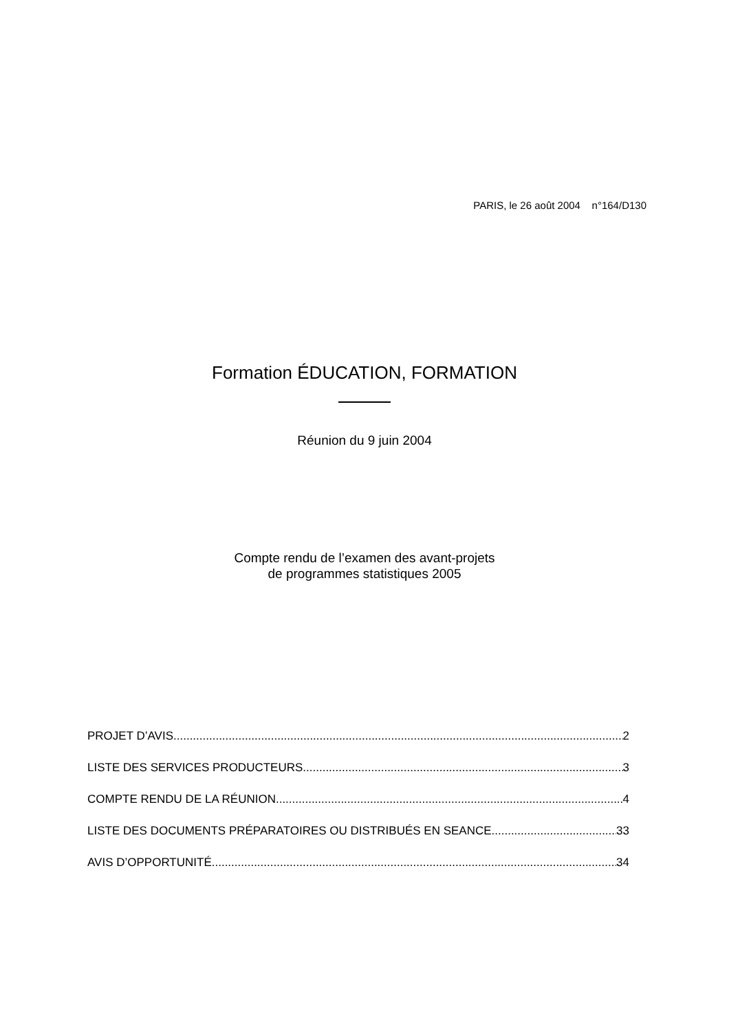PARIS, le 26 août 2004 n°164/D130
Formation ÉDUCATION, FORMATION
Réunion du 9 juin 2004
Compte rendu de l’examen des avant-projets
de programmes statistiques 2005
PROJET D’AVIS 2
LISTE DES SERVICES PRODUCTEURS 3
COMPTE RENDU DE LA RÉUNION 4
LISTE DES DOCUMENTS PRÉPARATOIRES OU DISTRIBUÉS EN SEANCE 33
AVIS D’OPPORTUNITÉ 34